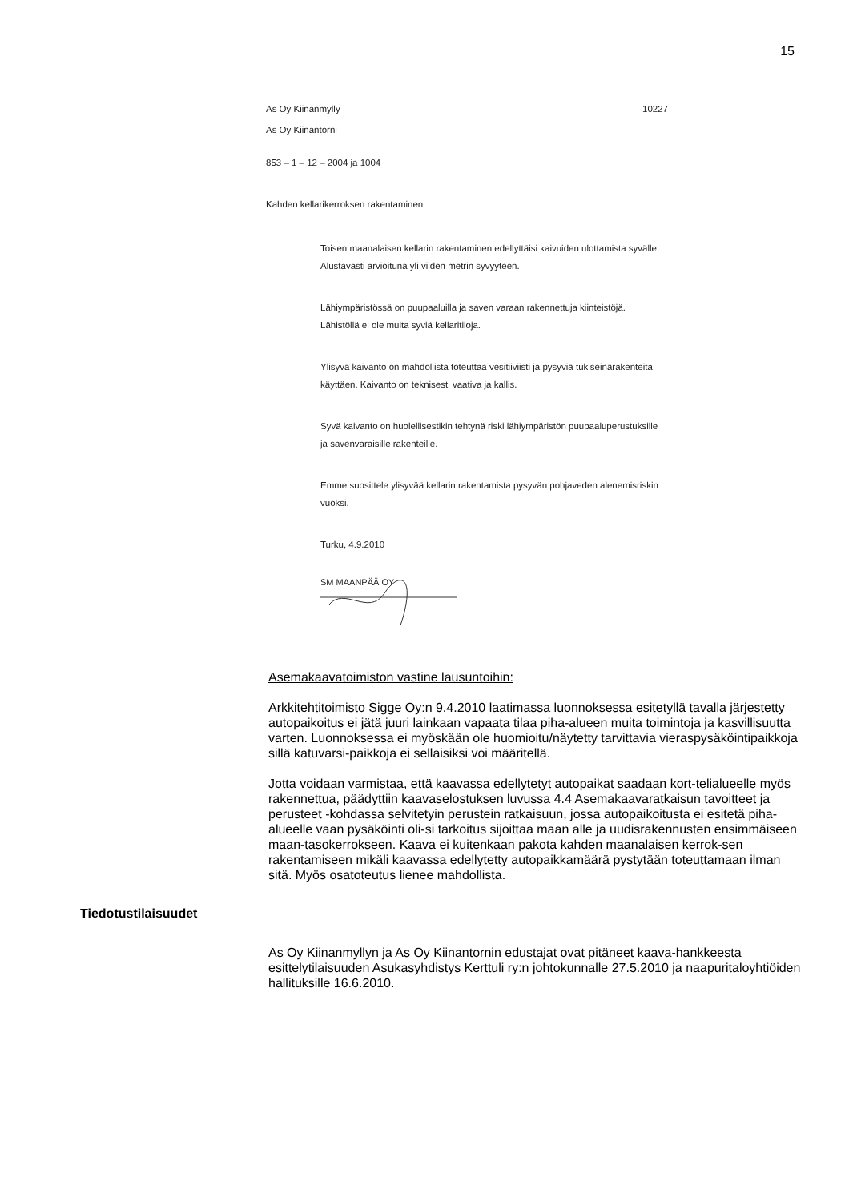15
As Oy Kiinanmylly
As Oy Kiinantorni
10227
853 – 1 – 12 – 2004 ja 1004
Kahden kellarikerroksen rakentaminen
Toisen maanalaisen kellarin rakentaminen edellyttäisi kaivuiden ulottamista syvälle. Alustavasti arvioituna yli viiden metrin syvyyteen.
Lähiympäristössä on puupaaluilla ja saven varaan rakennettuja kiinteistöjä. Lähistöllä ei ole muita syviä kellaritiloja.
Ylisyvä kaivanto on mahdollista toteuttaa vesitiiviisti ja pysyviä tukiseinärakenteita käyttäen. Kaivanto on teknisesti vaativa ja kallis.
Syvä kaivanto on huolellisestikin tehtynä riski lähiympäristön puupaaluperustuksille ja savenvaraisille rakenteille.
Emme suosittele ylisyvää kellarin rakentamista pysyvän pohjaveden alenemisriskin vuoksi.
Turku, 4.9.2010
SM MAANPÄÄ OY
Asemakaavatoimiston vastine lausuntoihin:
Arkkitehtitoimisto Sigge Oy:n 9.4.2010 laatimassa luonnoksessa esitetyllä tavalla järjestetty autopaikoitus ei jätä juuri lainkaan vapaata tilaa piha-alueen muita toimintoja ja kasvillisuutta varten. Luonnoksessa ei myöskään ole huomioitu/näytetty tarvittavia vieraspysäköintipaikkoja sillä katuvarsi-paikkoja ei sellaisiksi voi määritellä.
Jotta voidaan varmistaa, että kaavassa edellytetyt autopaikat saadaan kort-telialueelle myös rakennettua, päädyttiin kaavaselostuksen luvussa 4.4 Asemakaavaratkaisun tavoitteet ja perusteet -kohdassa selvitetyin perustein ratkaisuun, jossa autopaikoitusta ei esitetä piha-alueelle vaan pysäköinti oli-si tarkoitus sijoittaa maan alle ja uudisrakennusten ensimmäiseen maan-tasokerrokseen. Kaava ei kuitenkaan pakota kahden maanalaisen kerrok-sen rakentamiseen mikäli kaavassa edellytetty autopaikkamäärä pystytään toteuttamaan ilman sitä. Myös osatoteutus lienee mahdollista.
Tiedotustilaisuudet
As Oy Kiinanmyllyn ja As Oy Kiinantornin edustajat ovat pitäneet kaava-hankkeesta esittelytilaisuuden Asukasyhdistys Kerttuli ry:n johtokunnalle 27.5.2010 ja naapuritaloyhtiöiden hallituksille 16.6.2010.